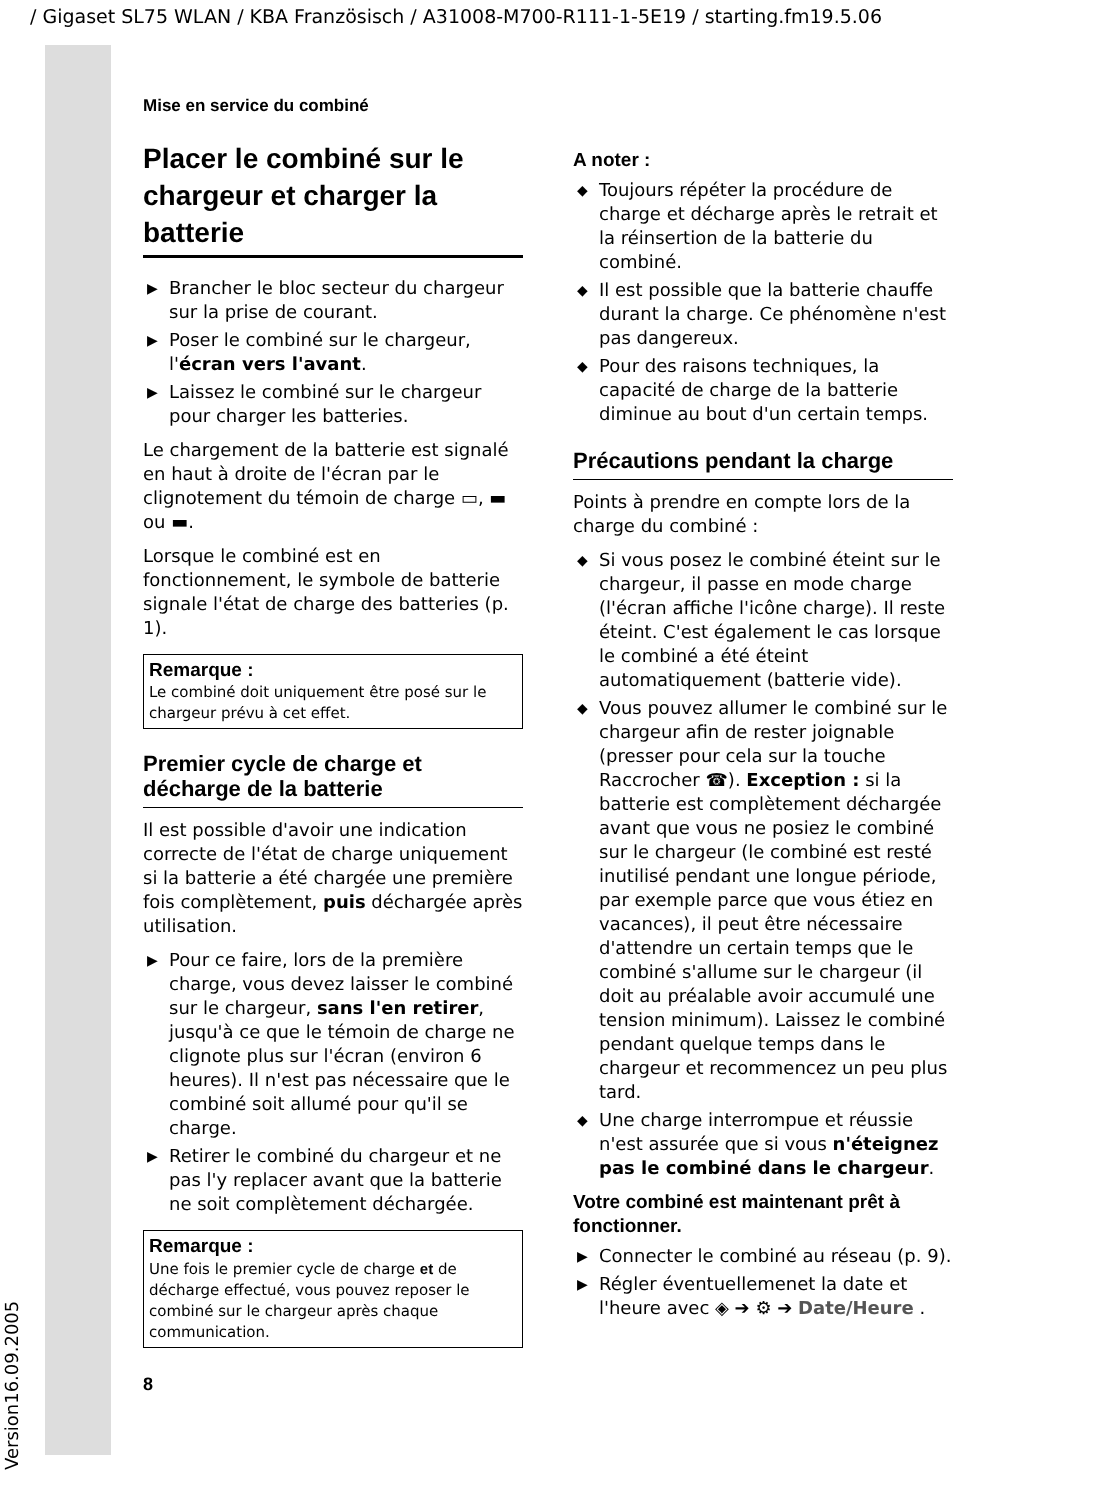/ Gigaset SL75 WLAN / KBA Französisch / A31008-M700-R111-1-5E19 / starting.fm19.5.06
Version16.09.2005
Mise en service du combiné
Placer le combiné sur le chargeur et charger la batterie
▶ Brancher le bloc secteur du chargeur sur la prise de courant.
▶ Poser le combiné sur le chargeur, l'écran vers l'avant.
▶ Laissez le combiné sur le chargeur pour charger les batteries.
Le chargement de la batterie est signalé en haut à droite de l'écran par le clignotement du témoin de charge ▭, ▬ ou ▬.
Lorsque le combiné est en fonctionnement, le symbole de batterie signale l'état de charge des batteries (p. 1).
Remarque :
Le combiné doit uniquement être posé sur le chargeur prévu à cet effet.
Premier cycle de charge et décharge de la batterie
Il est possible d'avoir une indication correcte de l'état de charge uniquement si la batterie a été chargée une première fois complètement, puis déchargée après utilisation.
▶ Pour ce faire, lors de la première charge, vous devez laisser le combiné sur le chargeur, sans l'en retirer, jusqu'à ce que le témoin de charge ne clignote plus sur l'écran (environ 6 heures). Il n'est pas nécessaire que le combiné soit allumé pour qu'il se charge.
▶ Retirer le combiné du chargeur et ne pas l'y replacer avant que la batterie ne soit complètement déchargée.
Remarque :
Une fois le premier cycle de charge et de décharge effectué, vous pouvez reposer le combiné sur le chargeur après chaque communication.
A noter :
◆ Toujours répéter la procédure de charge et décharge après le retrait et la réinsertion de la batterie du combiné.
◆ Il est possible que la batterie chauffe durant la charge. Ce phénomène n'est pas dangereux.
◆ Pour des raisons techniques, la capacité de charge de la batterie diminue au bout d'un certain temps.
Précautions pendant la charge
Points à prendre en compte lors de la charge du combiné :
◆ Si vous posez le combiné éteint sur le chargeur, il passe en mode charge (l'écran affiche l'icône charge). Il reste éteint. C'est également le cas lorsque le combiné a été éteint automatiquement (batterie vide).
◆ Vous pouvez allumer le combiné sur le chargeur afin de rester joignable (presser pour cela sur la touche Raccrocher ☎). Exception : si la batterie est complètement déchargée avant que vous ne posiez le combiné sur le chargeur (le combiné est resté inutilisé pendant une longue période, par exemple parce que vous étiez en vacances), il peut être nécessaire d'attendre un certain temps que le combiné s'allume sur le chargeur (il doit au préalable avoir accumulé une tension minimum). Laissez le combiné pendant quelque temps dans le chargeur et recommencez un peu plus tard.
◆ Une charge interrompue et réussie n'est assurée que si vous n'éteignez pas le combiné dans le chargeur.
Votre combiné est maintenant prêt à fonctionner.
▶ Connecter le combiné au réseau (p. 9).
▶ Régler éventuellemenet la date et l'heure avec ◈ ➔ ⚙ ➔ Date/Heure .
8